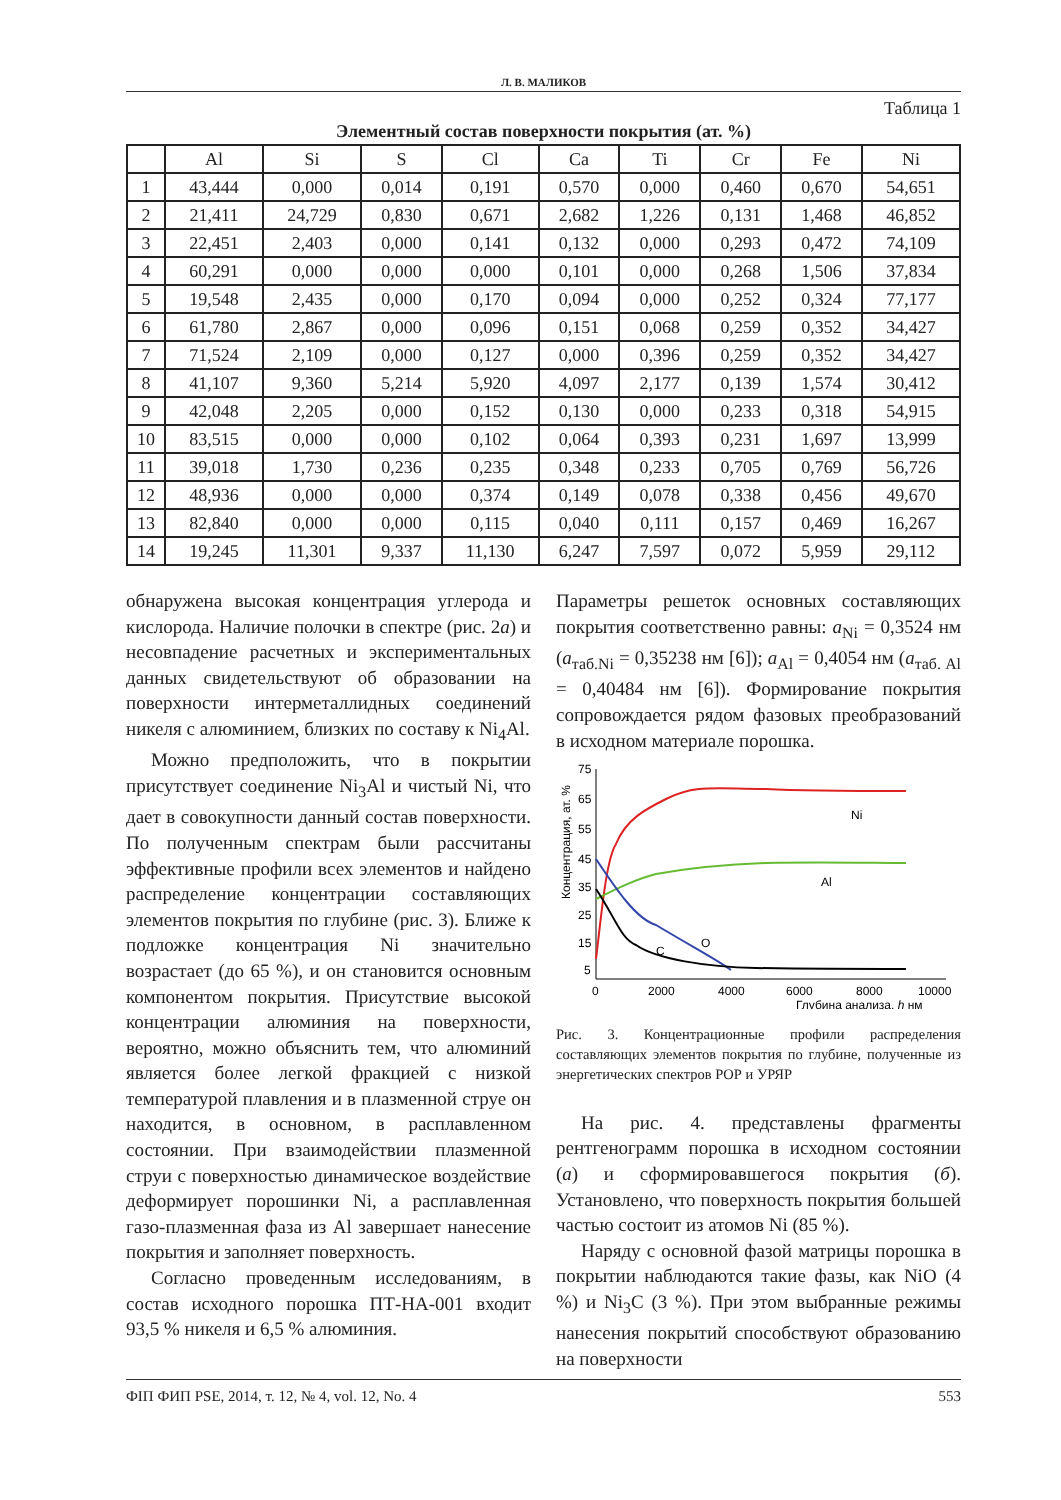Л. В. МАЛИКОВ
Таблица 1
Элементный состав поверхности покрытия (ат. %)
| | Al | Si | S | Cl | Ca | Ti | Cr | Fe | Ni |
| --- | --- | --- | --- | --- | --- | --- | --- | --- | --- |
| 1 | 43,444 | 0,000 | 0,014 | 0,191 | 0,570 | 0,000 | 0,460 | 0,670 | 54,651 |
| 2 | 21,411 | 24,729 | 0,830 | 0,671 | 2,682 | 1,226 | 0,131 | 1,468 | 46,852 |
| 3 | 22,451 | 2,403 | 0,000 | 0,141 | 0,132 | 0,000 | 0,293 | 0,472 | 74,109 |
| 4 | 60,291 | 0,000 | 0,000 | 0,000 | 0,101 | 0,000 | 0,268 | 1,506 | 37,834 |
| 5 | 19,548 | 2,435 | 0,000 | 0,170 | 0,094 | 0,000 | 0,252 | 0,324 | 77,177 |
| 6 | 61,780 | 2,867 | 0,000 | 0,096 | 0,151 | 0,068 | 0,259 | 0,352 | 34,427 |
| 7 | 71,524 | 2,109 | 0,000 | 0,127 | 0,000 | 0,396 | 0,259 | 0,352 | 34,427 |
| 8 | 41,107 | 9,360 | 5,214 | 5,920 | 4,097 | 2,177 | 0,139 | 1,574 | 30,412 |
| 9 | 42,048 | 2,205 | 0,000 | 0,152 | 0,130 | 0,000 | 0,233 | 0,318 | 54,915 |
| 10 | 83,515 | 0,000 | 0,000 | 0,102 | 0,064 | 0,393 | 0,231 | 1,697 | 13,999 |
| 11 | 39,018 | 1,730 | 0,236 | 0,235 | 0,348 | 0,233 | 0,705 | 0,769 | 56,726 |
| 12 | 48,936 | 0,000 | 0,000 | 0,374 | 0,149 | 0,078 | 0,338 | 0,456 | 49,670 |
| 13 | 82,840 | 0,000 | 0,000 | 0,115 | 0,040 | 0,111 | 0,157 | 0,469 | 16,267 |
| 14 | 19,245 | 11,301 | 9,337 | 11,130 | 6,247 | 7,597 | 0,072 | 5,959 | 29,112 |
обнаружена высокая концентрация углерода и кислорода. Наличие полочки в спектре (рис. 2а) и несовпадение расчетных и экспериментальных данных свидетельствуют об образовании на поверхности интерметаллидных соединений никеля с алюминием, близких по составу к Ni<sub>4</sub>Al.
Можно предположить, что в покрытии присутствует соединение Ni<sub>3</sub>Al и чистый Ni, что дает в совокупности данный состав поверхности. По полученным спектрам были рассчитаны эффективные профили всех элементов и найдено распределение концентрации составляющих элементов покрытия по глубине (рис. 3). Ближе к подложке концентрация Ni значительно возрастает (до 65 %), и он становится основным компонентом покрытия. Присутствие высокой концентрации алюминия на поверхности, вероятно, можно объяснить тем, что алюминий является более легкой фракцией с низкой температурой плавления и в плазменной струе он находится, в основном, в расплавленном состоянии. При взаимодействии плазменной струи с поверхностью динамическое воздействие деформирует порошинки Ni, а расплавленная газо-плазменная фаза из Al завершает нанесение покрытия и заполняет поверхность.
Согласно проведенным исследованиям, в состав исходного порошка ПТ-НА-001 входит 93,5 % никеля и 6,5 % алюминия.
Параметры решеток основных составляющих покрытия соответственно равны: a<sub>Ni</sub> = 0,3524 нм (a<sub>таб.Ni</sub> = 0,35238 нм [6]); a<sub>Al</sub> = 0,4054 нм (a<sub>таб. Al</sub> = 0,40484 нм [6]). Формирование покрытия сопровождается рядом фазовых преобразований в исходном материале порошка.
Концентрация, ат. %
75
65
55
45
35
25
15
5
0
2000
4000
6000
8000
10000
Глубина анализа, h нм
Ni
Al
O
C
Рис. 3. Концентрационные профили распределения составляющих элементов покрытия по глубине, полученные из энергетических спектров РОР и УРЯР
На рис. 4. представлены фрагменты рентгенограмм порошка в исходном состоянии (а) и сформировавшегося покрытия (б). Установлено, что поверхность покрытия большей частью состоит из атомов Ni (85 %).
Наряду с основной фазой матрицы порошка в покрытии наблюдаются такие фазы, как NiO (4 %) и Ni<sub>3</sub>C (3 %). При этом выбранные режимы нанесения покрытий способствуют образованию на поверхности
ФІП ФИП PSE, 2014, т. 12, № 4, vol. 12, No. 4 553